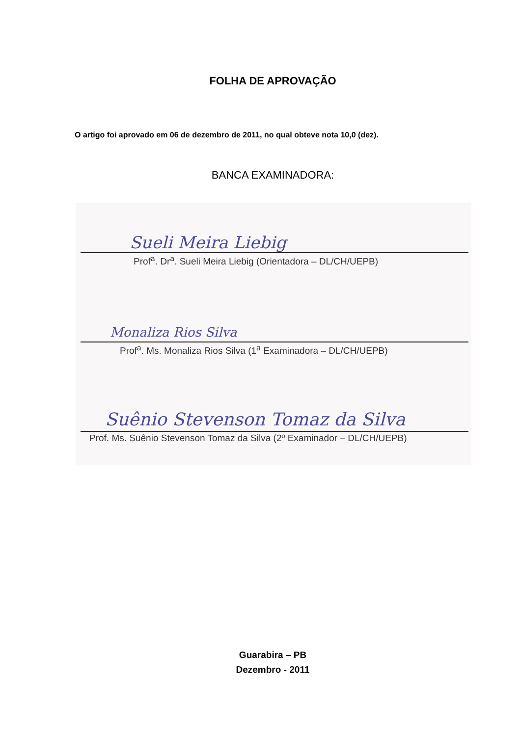FOLHA DE APROVAÇÃO
O artigo foi aprovado em 06 de dezembro de 2011, no qual obteve nota 10,0 (dez).
BANCA EXAMINADORA:
Sueli Meira Liebig
Prof<sup>a</sup>. Dr<sup>a</sup>. Sueli Meira Liebig (Orientadora – DL/CH/UEPB)
Monaliza Rios Silva
Prof<sup>a</sup>. Ms. Monaliza Rios Silva (1<sup>a</sup> Examinadora – DL/CH/UEPB)
Suênio Stevenson Tomaz da Silva
Prof. Ms. Suênio Stevenson Tomaz da Silva (2º Examinador – DL/CH/UEPB)
Guarabira – PB
Dezembro - 2011